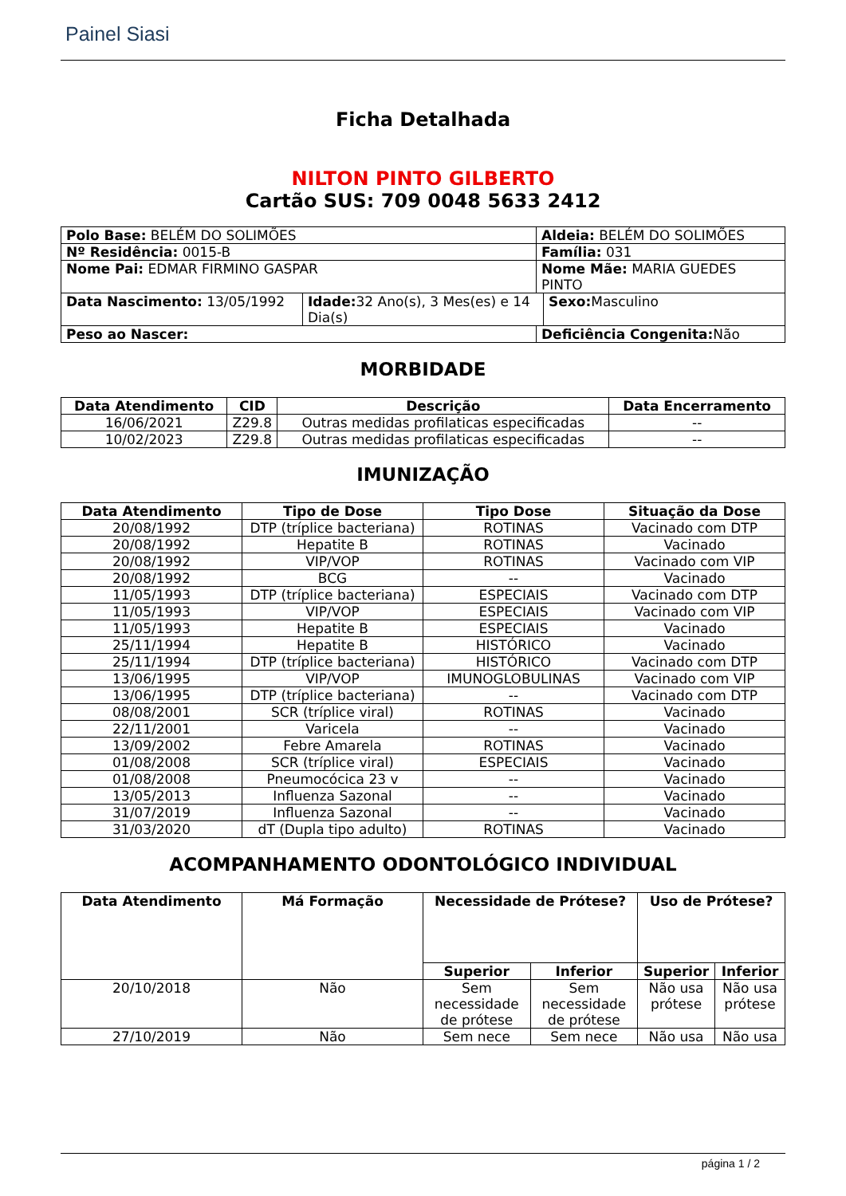Painel Siasi
Ficha Detalhada
NILTON PINTO GILBERTO
Cartão SUS: 709 0048 5633 2412
| Polo Base: BELÉM DO SOLIMÕES | | Aldeia: BELÉM DO SOLIMÕES | |
| Nº Residência: 0015-B | | Família: 031 | |
| Nome Pai: EDMAR FIRMINO GASPAR | | Nome Mãe: MARIA GUEDES PINTO | |
| Data Nascimento: 13/05/1992 | Idade: 32 Ano(s), 3 Mes(es) e 14 Dia(s) | | Sexo: Masculino |
| Peso ao Nascer: | | Deficiência Congenita: Não | |
MORBIDADE
| Data Atendimento | CID | Descrição | Data Encerramento |
| --- | --- | --- | --- |
| 16/06/2021 | Z29.8 | Outras medidas profilaticas especificadas | -- |
| 10/02/2023 | Z29.8 | Outras medidas profilaticas especificadas | -- |
IMUNIZAÇÃO
| Data Atendimento | Tipo de Dose | Tipo Dose | Situação da Dose |
| --- | --- | --- | --- |
| 20/08/1992 | DTP (tríplice bacteriana) | ROTINAS | Vacinado com DTP |
| 20/08/1992 | Hepatite B | ROTINAS | Vacinado |
| 20/08/1992 | VIP/VOP | ROTINAS | Vacinado com VIP |
| 20/08/1992 | BCG | -- | Vacinado |
| 11/05/1993 | DTP (tríplice bacteriana) | ESPECIAIS | Vacinado com DTP |
| 11/05/1993 | VIP/VOP | ESPECIAIS | Vacinado com VIP |
| 11/05/1993 | Hepatite B | ESPECIAIS | Vacinado |
| 25/11/1994 | Hepatite B | HISTÓRICO | Vacinado |
| 25/11/1994 | DTP (tríplice bacteriana) | HISTÓRICO | Vacinado com DTP |
| 13/06/1995 | VIP/VOP | IMUNOGLOBULINAS | Vacinado com VIP |
| 13/06/1995 | DTP (tríplice bacteriana) | -- | Vacinado com DTP |
| 08/08/2001 | SCR (tríplice viral) | ROTINAS | Vacinado |
| 22/11/2001 | Varicela | -- | Vacinado |
| 13/09/2002 | Febre Amarela | ROTINAS | Vacinado |
| 01/08/2008 | SCR (tríplice viral) | ESPECIAIS | Vacinado |
| 01/08/2008 | Pneumocócica 23 v | -- | Vacinado |
| 13/05/2013 | Influenza Sazonal | -- | Vacinado |
| 31/07/2019 | Influenza Sazonal | -- | Vacinado |
| 31/03/2020 | dT (Dupla tipo adulto) | ROTINAS | Vacinado |
ACOMPANHAMENTO ODONTOLÓGICO INDIVIDUAL
| Data Atendimento | Má Formação | Necessidade de Prótese? | | Uso de Prótese? | |
| --- | --- | --- | --- | --- | --- |
| | | Superior | Inferior | Superior | Inferior |
| 20/10/2018 | Não | Sem necessidade de prótese | Sem necessidade de prótese | Não usa prótese | Não usa prótese |
| 27/10/2019 | Não | Sem nece | Sem nece | Não usa | Não usa |
página 1 / 2